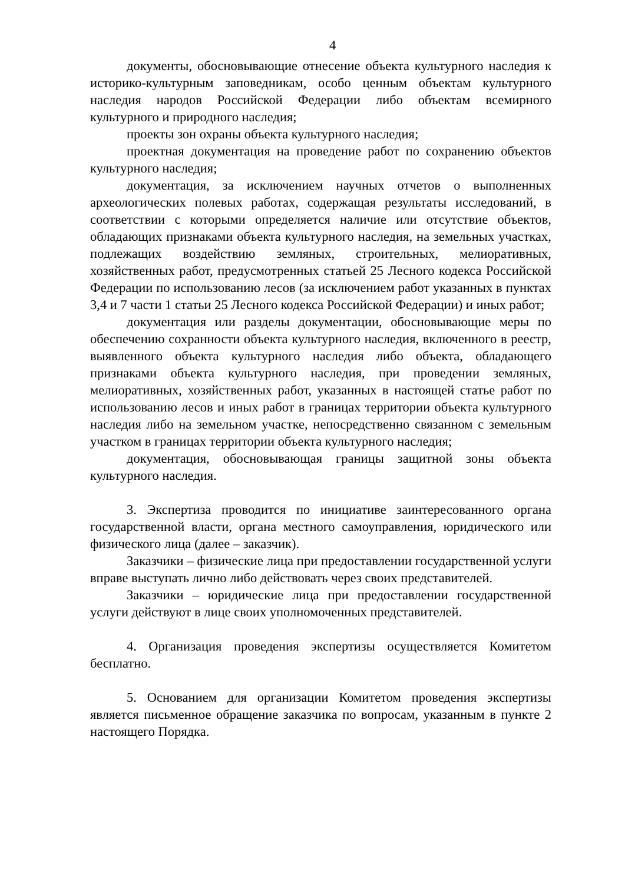4
документы, обосновывающие отнесение объекта культурного наследия к историко-культурным заповедникам, особо ценным объектам культурного наследия народов Российской Федерации либо объектам всемирного культурного и природного наследия;
проекты зон охраны объекта культурного наследия;
проектная документация на проведение работ по сохранению объектов культурного наследия;
документация, за исключением научных отчетов о выполненных археологических полевых работах, содержащая результаты исследований, в соответствии с которыми определяется наличие или отсутствие объектов, обладающих признаками объекта культурного наследия, на земельных участках, подлежащих воздействию земляных, строительных, мелиоративных, хозяйственных работ, предусмотренных статьей 25 Лесного кодекса Российской Федерации по использованию лесов (за исключением работ указанных в пунктах 3,4 и 7 части 1 статьи 25 Лесного кодекса Российской Федерации) и иных работ;
документация или разделы документации, обосновывающие меры по обеспечению сохранности объекта культурного наследия, включенного в реестр, выявленного объекта культурного наследия либо объекта, обладающего признаками объекта культурного наследия, при проведении земляных, мелиоративных, хозяйственных работ, указанных в настоящей статье работ по использованию лесов и иных работ в границах территории объекта культурного наследия либо на земельном участке, непосредственно связанном с земельным участком в границах территории объекта культурного наследия;
документация, обосновывающая границы защитной зоны объекта культурного наследия.
3. Экспертиза проводится по инициативе заинтересованного органа государственной власти, органа местного самоуправления, юридического или физического лица (далее – заказчик).
Заказчики – физические лица при предоставлении государственной услуги вправе выступать лично либо действовать через своих представителей.
Заказчики – юридические лица при предоставлении государственной услуги действуют в лице своих уполномоченных представителей.
4. Организация проведения экспертизы осуществляется Комитетом бесплатно.
5. Основанием для организации Комитетом проведения экспертизы является письменное обращение заказчика по вопросам, указанным в пункте 2 настоящего Порядка.